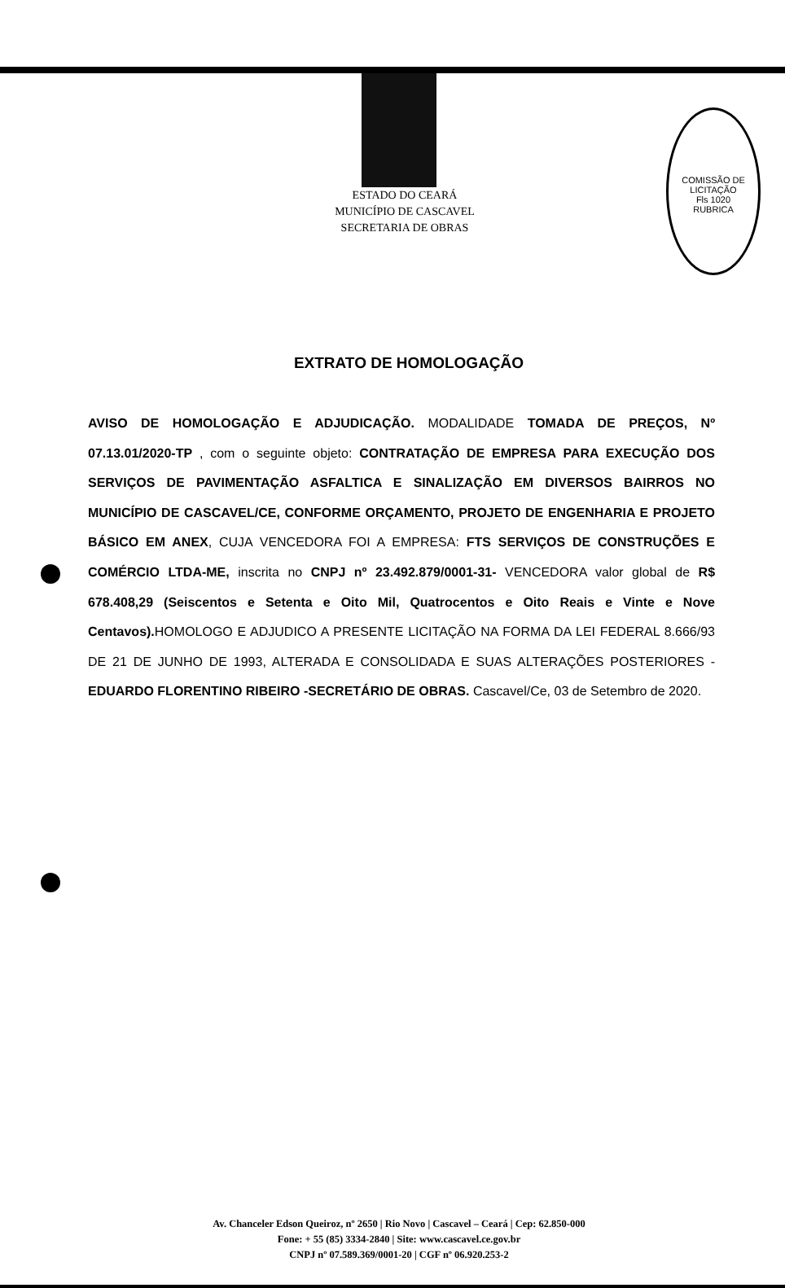COMISSÃO DE LICITAÇÃO
Fls 1020
RUBRICA
ESTADO DO CEARÁ
MUNICÍPIO DE CASCAVEL
SECRETARIA DE OBRAS
EXTRATO DE HOMOLOGAÇÃO
AVISO DE HOMOLOGAÇÃO E ADJUDICAÇÃO. MODALIDADE TOMADA DE PREÇOS, Nº 07.13.01/2020-TP , com o seguinte objeto: CONTRATAÇÃO DE EMPRESA PARA EXECUÇÃO DOS SERVIÇOS DE PAVIMENTAÇÃO ASFALTICA E SINALIZAÇÃO EM DIVERSOS BAIRROS NO MUNICÍPIO DE CASCAVEL/CE, CONFORME ORÇAMENTO, PROJETO DE ENGENHARIA E PROJETO BÁSICO EM ANEX, CUJA VENCEDORA FOI A EMPRESA: FTS SERVIÇOS DE CONSTRUÇÕES E COMÉRCIO LTDA-ME, inscrita no CNPJ nº 23.492.879/0001-31- VENCEDORA valor global de R$ 678.408,29 (Seiscentos e Setenta e Oito Mil, Quatrocentos e Oito Reais e Vinte e Nove Centavos). HOMOLOGO E ADJUDICO A PRESENTE LICITAÇÃO NA FORMA DA LEI FEDERAL 8.666/93 DE 21 DE JUNHO DE 1993, ALTERADA E CONSOLIDADA E SUAS ALTERAÇÕES POSTERIORES - EDUARDO FLORENTINO RIBEIRO -SECRETÁRIO DE OBRAS. Cascavel/Ce, 03 de Setembro de 2020.
Av. Chanceler Edson Queiroz, nº 2650 | Rio Novo | Cascavel – Ceará | Cep: 62.850-000
Fone: + 55 (85) 3334-2840 | Site: www.cascavel.ce.gov.br
CNPJ nº 07.589.369/0001-20 | CGF nº 06.920.253-2